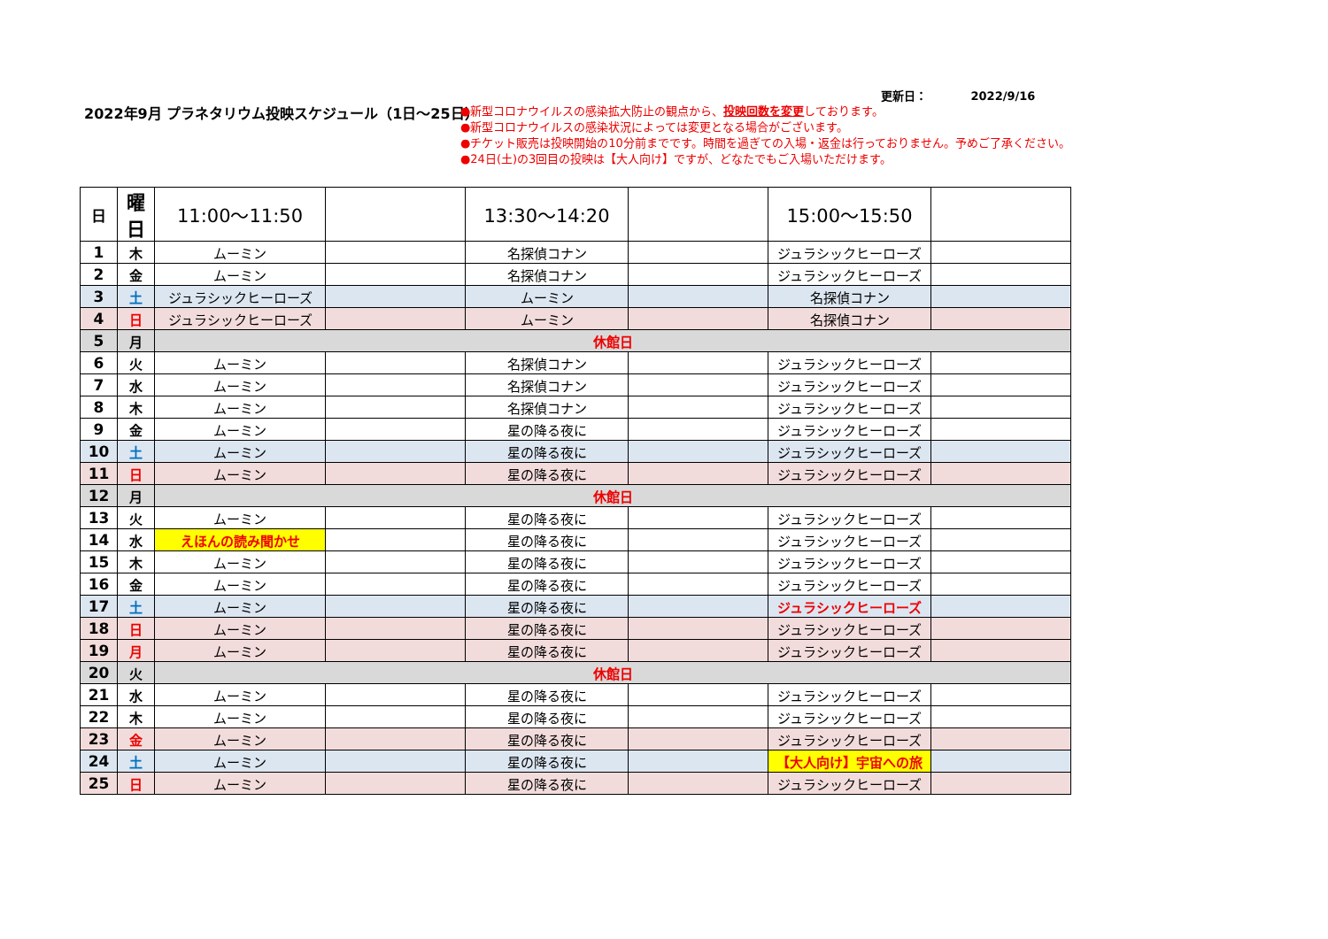更新日： 2022/9/16
2022年9月 プラネタリウム投映スケジュール（1日～25日）
●新型コロナウイルスの感染拡大防止の観点から、投映回数を変更しております。
●新型コロナウイルスの感染状況によっては変更となる場合がございます。
●チケット販売は投映開始の10分前までです。時間を過ぎての入場・返金は行っておりません。予めご了承ください。
●24日(土)の3回目の投映は【大人向け】ですが、どなたでもご入場いただけます。
| 日 | 曜日 | 11:00～11:50 | | 13:30～14:20 | | 15:00～15:50 | |
| --- | --- | --- | --- | --- | --- | --- | --- |
| 1 | 木 | ムーミン | | 名探偵コナン | | ジュラシックヒーローズ | |
| 2 | 金 | ムーミン | | 名探偵コナン | | ジュラシックヒーローズ | |
| 3 | 土 | ジュラシックヒーローズ | | ムーミン | | 名探偵コナン | |
| 4 | 日 | ジュラシックヒーローズ | | ムーミン | | 名探偵コナン | |
| 5 | 月 | 休館日 | | | | | |
| 6 | 火 | ムーミン | | 名探偵コナン | | ジュラシックヒーローズ | |
| 7 | 水 | ムーミン | | 名探偵コナン | | ジュラシックヒーローズ | |
| 8 | 木 | ムーミン | | 名探偵コナン | | ジュラシックヒーローズ | |
| 9 | 金 | ムーミン | | 星の降る夜に | | ジュラシックヒーローズ | |
| 10 | 土 | ムーミン | | 星の降る夜に | | ジュラシックヒーローズ | |
| 11 | 日 | ムーミン | | 星の降る夜に | | ジュラシックヒーローズ | |
| 12 | 月 | 休館日 | | | | | |
| 13 | 火 | ムーミン | | 星の降る夜に | | ジュラシックヒーローズ | |
| 14 | 水 | えほんの読み聞かせ | | 星の降る夜に | | ジュラシックヒーローズ | |
| 15 | 木 | ムーミン | | 星の降る夜に | | ジュラシックヒーローズ | |
| 16 | 金 | ムーミン | | 星の降る夜に | | ジュラシックヒーローズ | |
| 17 | 土 | ムーミン | | 星の降る夜に | | ジュラシックヒーローズ | |
| 18 | 日 | ムーミン | | 星の降る夜に | | ジュラシックヒーローズ | |
| 19 | 月 | ムーミン | | 星の降る夜に | | ジュラシックヒーローズ | |
| 20 | 火 | 休館日 | | | | | |
| 21 | 水 | ムーミン | | 星の降る夜に | | ジュラシックヒーローズ | |
| 22 | 木 | ムーミン | | 星の降る夜に | | ジュラシックヒーローズ | |
| 23 | 金 | ムーミン | | 星の降る夜に | | ジュラシックヒーローズ | |
| 24 | 土 | ムーミン | | 星の降る夜に | | 【大人向け】宇宙への旅 | |
| 25 | 日 | ムーミン | | 星の降る夜に | | ジュラシックヒーローズ | |